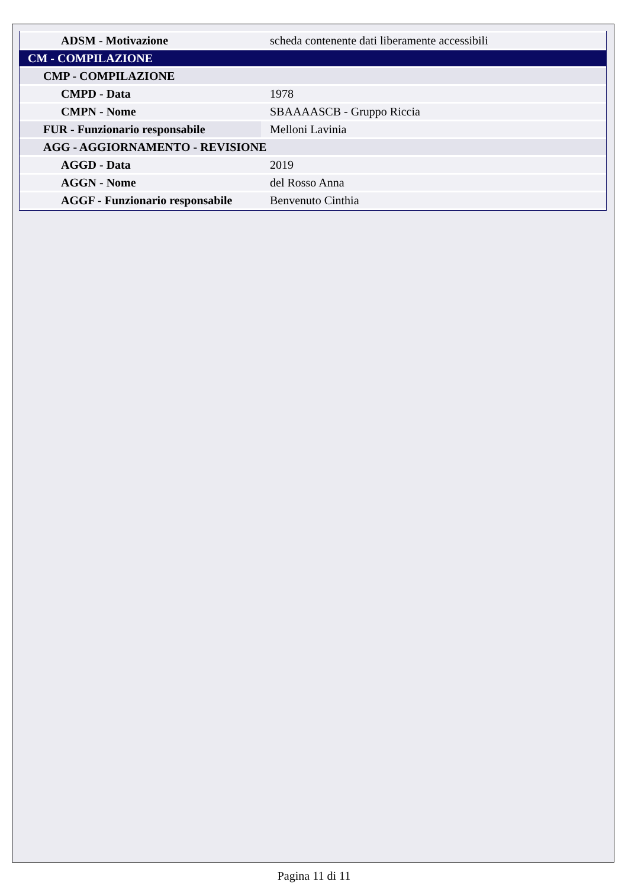| ADSM - Motivazione | scheda contenente dati liberamente accessibili |
| CM - COMPILAZIONE | |
| CMP - COMPILAZIONE | |
| CMPD - Data | 1978 |
| CMPN - Nome | SBAAAASCB - Gruppo Riccia |
| FUR - Funzionario responsabile | Melloni Lavinia |
| AGG - AGGIORNAMENTO - REVISIONE | |
| AGGD - Data | 2019 |
| AGGN - Nome | del Rosso Anna |
| AGGF - Funzionario responsabile | Benvenuto Cinthia |
Pagina 11 di 11